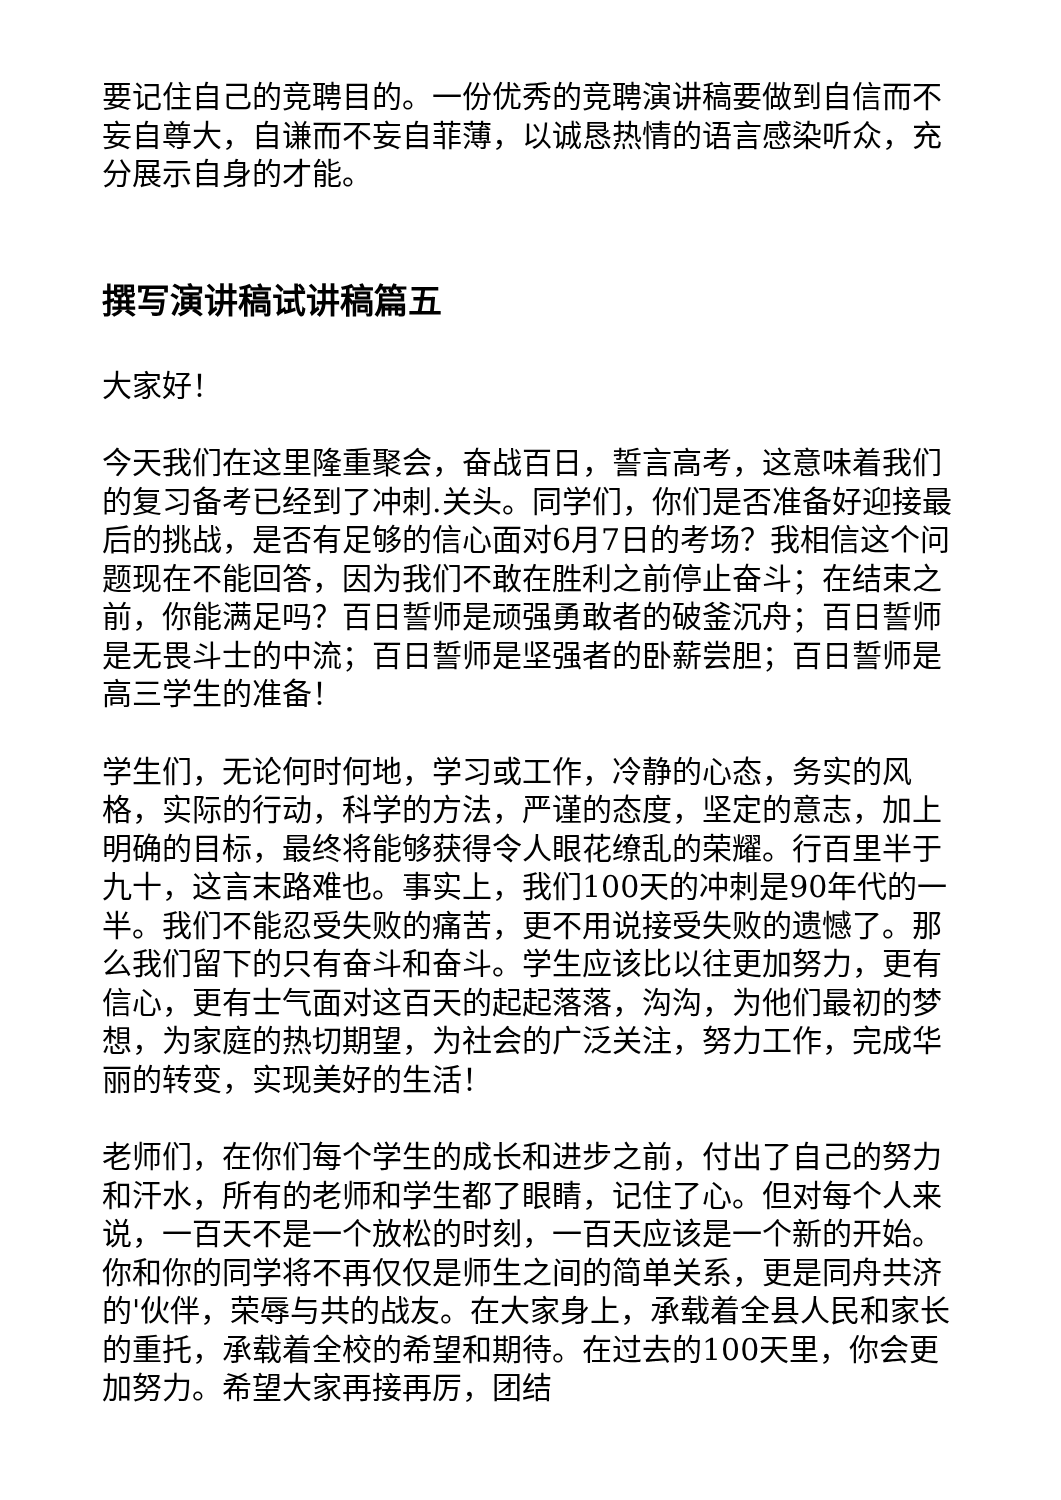要记住自己的竞聘目的。一份优秀的竞聘演讲稿要做到自信而不妄自尊大，自谦而不妄自菲薄，以诚恳热情的语言感染听众，充分展示自身的才能。
撰写演讲稿试讲稿篇五
大家好！
今天我们在这里隆重聚会，奋战百日，誓言高考，这意味着我们的复习备考已经到了冲刺.关头。同学们，你们是否准备好迎接最后的挑战，是否有足够的信心面对6月7日的考场？我相信这个问题现在不能回答，因为我们不敢在胜利之前停止奋斗；在结束之前，你能满足吗？百日誓师是顽强勇敢者的破釜沉舟；百日誓师是无畏斗士的中流；百日誓师是坚强者的卧薪尝胆；百日誓师是高三学生的准备！
学生们，无论何时何地，学习或工作，冷静的心态，务实的风格，实际的行动，科学的方法，严谨的态度，坚定的意志，加上明确的目标，最终将能够获得令人眼花缭乱的荣耀。行百里半于九十，这言末路难也。事实上，我们100天的冲刺是90年代的一半。我们不能忍受失败的痛苦，更不用说接受失败的遗憾了。那么我们留下的只有奋斗和奋斗。学生应该比以往更加努力，更有信心，更有士气面对这百天的起起落落，沟沟，为他们最初的梦想，为家庭的热切期望，为社会的广泛关注，努力工作，完成华丽的转变，实现美好的生活！
老师们，在你们每个学生的成长和进步之前，付出了自己的努力和汗水，所有的老师和学生都了眼睛，记住了心。但对每个人来说，一百天不是一个放松的时刻，一百天应该是一个新的开始。你和你的同学将不再仅仅是师生之间的简单关系，更是同舟共济的'伙伴，荣辱与共的战友。在大家身上，承载着全县人民和家长的重托，承载着全校的希望和期待。在过去的100天里，你会更加努力。希望大家再接再厉，团结